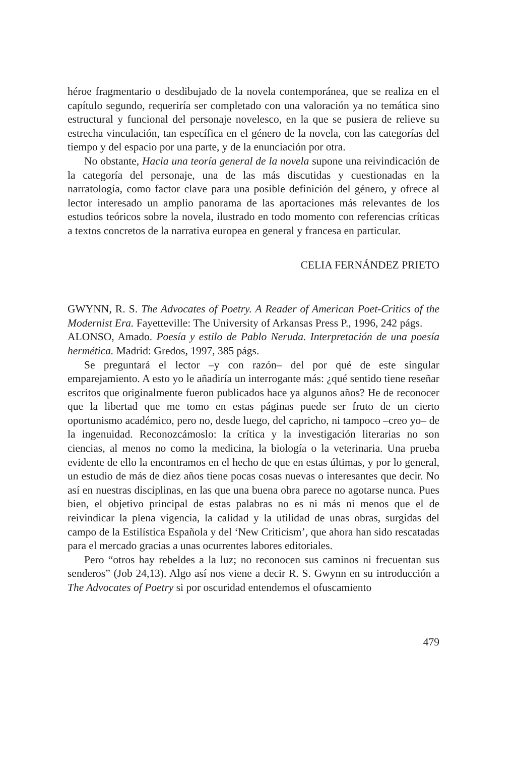héroe fragmentario o desdibujado de la novela contemporánea, que se realiza en el capítulo segundo, requeriría ser completado con una valoración ya no temática sino estructural y funcional del personaje novelesco, en la que se pusiera de relieve su estrecha vinculación, tan específica en el género de la novela, con las categorías del tiempo y del espacio por una parte, y de la enunciación por otra.
No obstante, Hacia una teoría general de la novela supone una reivindicación de la categoría del personaje, una de las más discutidas y cuestionadas en la narratología, como factor clave para una posible definición del género, y ofrece al lector interesado un amplio panorama de las aportaciones más relevantes de los estudios teóricos sobre la novela, ilustrado en todo momento con referencias críticas a textos concretos de la narrativa europea en general y francesa en particular.
CELIA FERNÁNDEZ PRIETO
GWYNN, R. S. The Advocates of Poetry. A Reader of American Poet-Critics of the Modernist Era. Fayetteville: The University of Arkansas Press P., 1996, 242 págs.
ALONSO, Amado. Poesía y estilo de Pablo Neruda. Interpretación de una poesía hermética. Madrid: Gredos, 1997, 385 págs.
Se preguntará el lector –y con razón– del por qué de este singular emparejamiento. A esto yo le añadiría un interrogante más: ¿qué sentido tiene reseñar escritos que originalmente fueron publicados hace ya algunos años? He de reconocer que la libertad que me tomo en estas páginas puede ser fruto de un cierto oportunismo académico, pero no, desde luego, del capricho, ni tampoco –creo yo– de la ingenuidad. Reconozcámoslo: la crítica y la investigación literarias no son ciencias, al menos no como la medicina, la biología o la veterinaria. Una prueba evidente de ello la encontramos en el hecho de que en estas últimas, y por lo general, un estudio de más de diez años tiene pocas cosas nuevas o interesantes que decir. No así en nuestras disciplinas, en las que una buena obra parece no agotarse nunca. Pues bien, el objetivo principal de estas palabras no es ni más ni menos que el de reivindicar la plena vigencia, la calidad y la utilidad de unas obras, surgidas del campo de la Estilística Española y del ‘New Criticism’, que ahora han sido rescatadas para el mercado gracias a unas ocurrentes labores editoriales.
Pero “otros hay rebeldes a la luz; no reconocen sus caminos ni frecuentan sus senderos” (Job 24,13). Algo así nos viene a decir R. S. Gwynn en su introducción a The Advocates of Poetry si por oscuridad entendemos el ofuscamiento
479